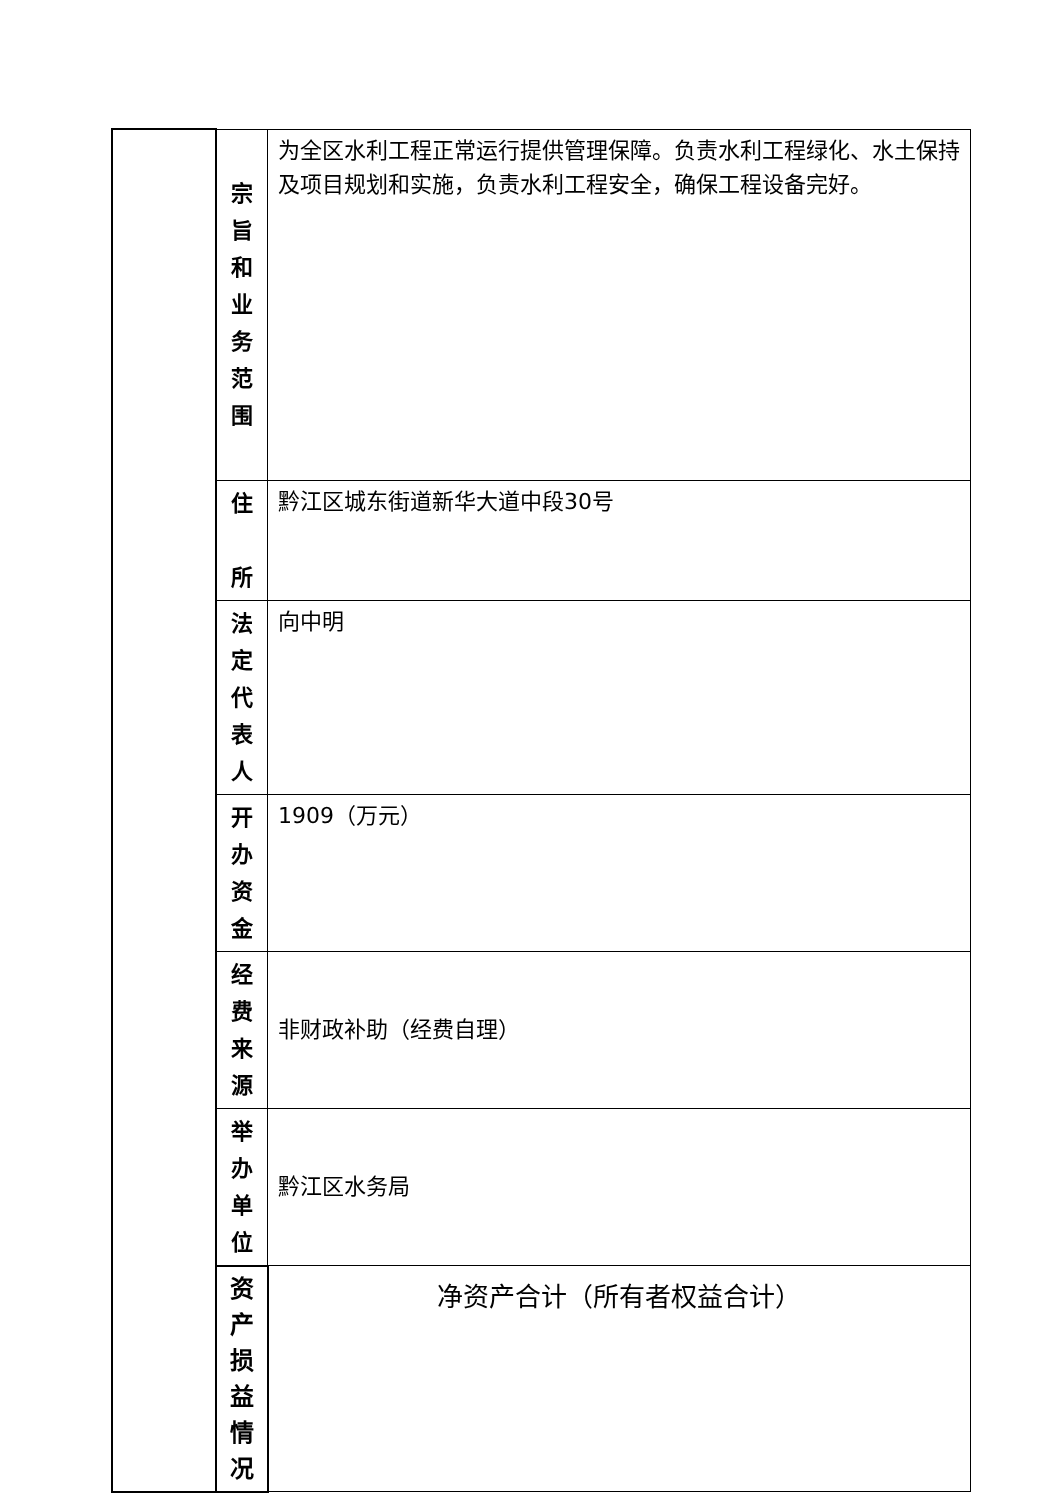| | 宗 旨 和 业 务 范 围 | 为全区水利工程正常运行提供管理保障。负责水利工程绿化、水土保持及项目规划和实施，负责水利工程安全，确保工程设备完好。 |
| | 住 所 | 黔江区城东街道新华大道中段30号 |
| | 法 定 代 表 人 | 向中明 |
| | 开 办 资 金 | 1909（万元） |
| | 经 费 来 源 | 非财政补助（经费自理） |
| | 举 办 单 位 | 黔江区水务局 |
| | 资产 损益 情况 | 净资产合计（所有者权益合计） |